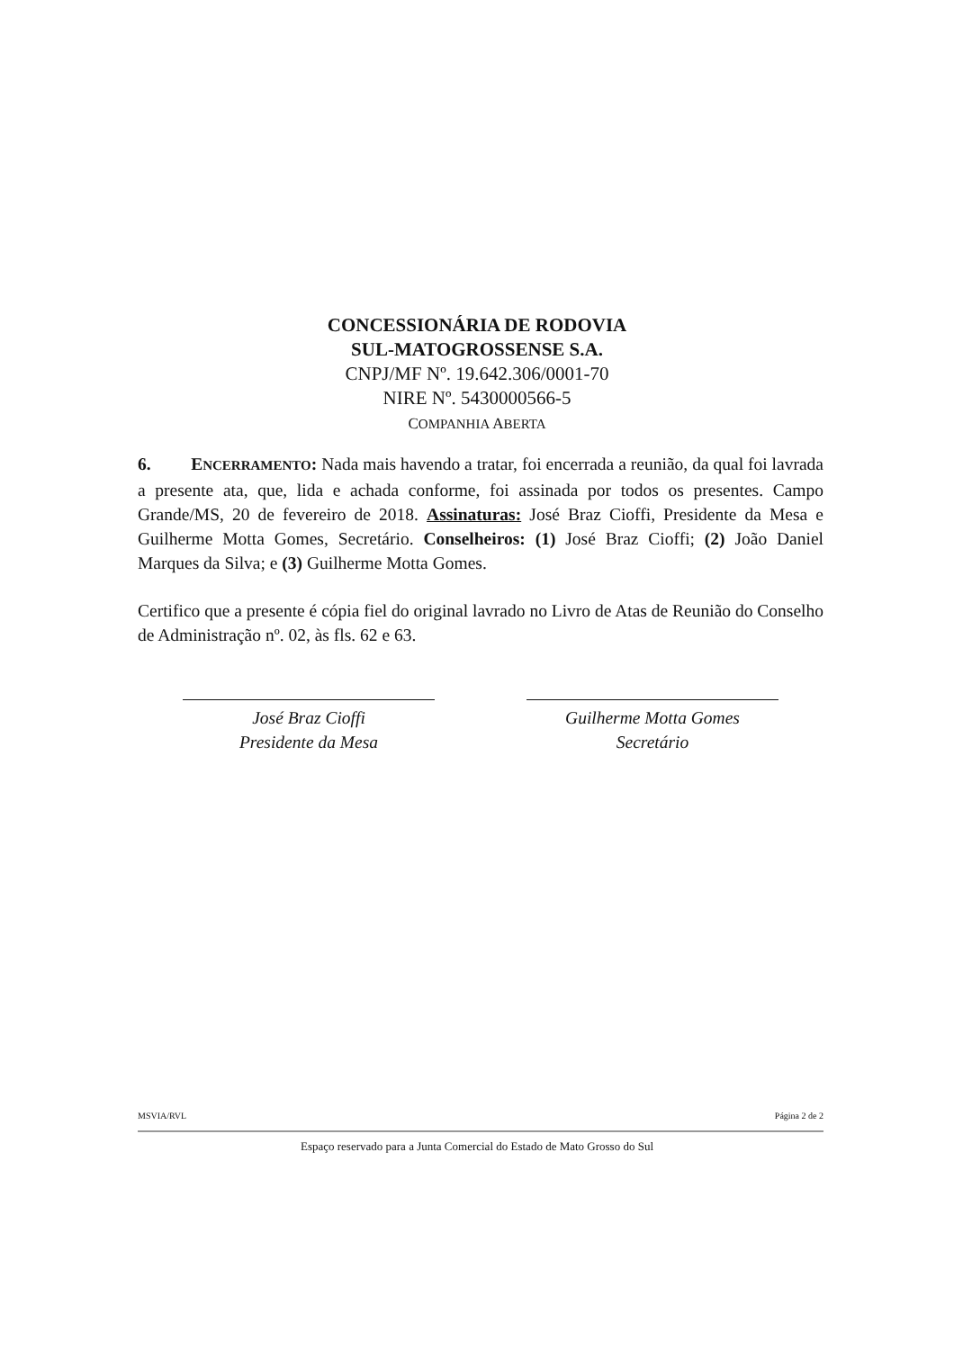CONCESSIONÁRIA DE RODOVIA
SUL-MATOGROSSENSE S.A.
CNPJ/MF Nº. 19.642.306/0001-70
NIRE Nº. 5430000566-5
COMPANHIA ABERTA
6. ENCERRAMENTO: Nada mais havendo a tratar, foi encerrada a reunião, da qual foi lavrada a presente ata, que, lida e achada conforme, foi assinada por todos os presentes. Campo Grande/MS, 20 de fevereiro de 2018. Assinaturas: José Braz Cioffi, Presidente da Mesa e Guilherme Motta Gomes, Secretário. Conselheiros: (1) José Braz Cioffi; (2) João Daniel Marques da Silva; e (3) Guilherme Motta Gomes.
Certifico que a presente é cópia fiel do original lavrado no Livro de Atas de Reunião do Conselho de Administração nº. 02, às fls. 62 e 63.
José Braz Cioffi
Presidente da Mesa
Guilherme Motta Gomes
Secretário
MSVIA/RVL Página 2 de 2
Espaço reservado para a Junta Comercial do Estado de Mato Grosso do Sul